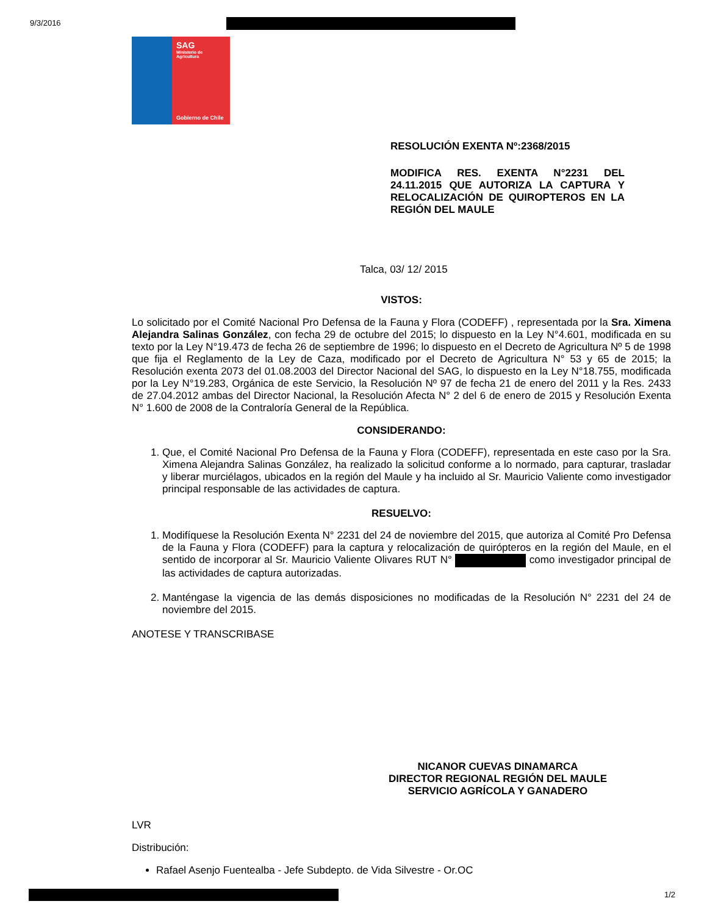9/3/2016
SAG
Ministerio de Agricultura
Gobierno de Chile
RESOLUCIÓN EXENTA Nº:2368/2015
MODIFICA RES. EXENTA N°2231 DEL 24.11.2015 QUE AUTORIZA LA CAPTURA Y RELOCALIZACIÓN DE QUIROPTEROS EN LA REGIÓN DEL MAULE
Talca, 03/ 12/ 2015
VISTOS:
Lo solicitado por el Comité Nacional Pro Defensa de la Fauna y Flora (CODEFF) , representada por la Sra. Ximena Alejandra Salinas González, con fecha 29 de octubre del 2015; lo dispuesto en la Ley N°4.601, modificada en su texto por la Ley N°19.473 de fecha 26 de septiembre de 1996; lo dispuesto en el Decreto de Agricultura Nº 5 de 1998 que fija el Reglamento de la Ley de Caza, modificado por el Decreto de Agricultura N° 53 y 65 de 2015; la Resolución exenta 2073 del 01.08.2003 del Director Nacional del SAG, lo dispuesto en la Ley N°18.755, modificada por la Ley N°19.283, Orgánica de este Servicio, la Resolución Nº 97 de fecha 21 de enero del 2011 y la Res. 2433 de 27.04.2012 ambas del Director Nacional, la Resolución Afecta N° 2 del 6 de enero de 2015 y Resolución Exenta N° 1.600 de 2008 de la Contraloría General de la República.
CONSIDERANDO:
1. Que, el Comité Nacional Pro Defensa de la Fauna y Flora (CODEFF), representada en este caso por la Sra. Ximena Alejandra Salinas González, ha realizado la solicitud conforme a lo normado, para capturar, trasladar y liberar murciélagos, ubicados en la región del Maule y ha incluido al Sr. Mauricio Valiente como investigador principal responsable de las actividades de captura.
RESUELVO:
1. Modifíquese la Resolución Exenta N° 2231 del 24 de noviembre del 2015, que autoriza al Comité Pro Defensa de la Fauna y Flora (CODEFF) para la captura y relocalización de quirópteros en la región del Maule, en el sentido de incorporar al Sr. Mauricio Valiente Olivares RUT N° como investigador principal de las actividades de captura autorizadas.
2. Manténgase la vigencia de las demás disposiciones no modificadas de la Resolución N° 2231 del 24 de noviembre del 2015.
ANOTESE Y TRANSCRIBASE
NICANOR CUEVAS DINAMARCA
DIRECTOR REGIONAL REGIÓN DEL MAULE
SERVICIO AGRÍCOLA Y GANADERO
LVR
Distribución:
Rafael Asenjo Fuentealba - Jefe Subdepto. de Vida Silvestre - Or.OC
1/2